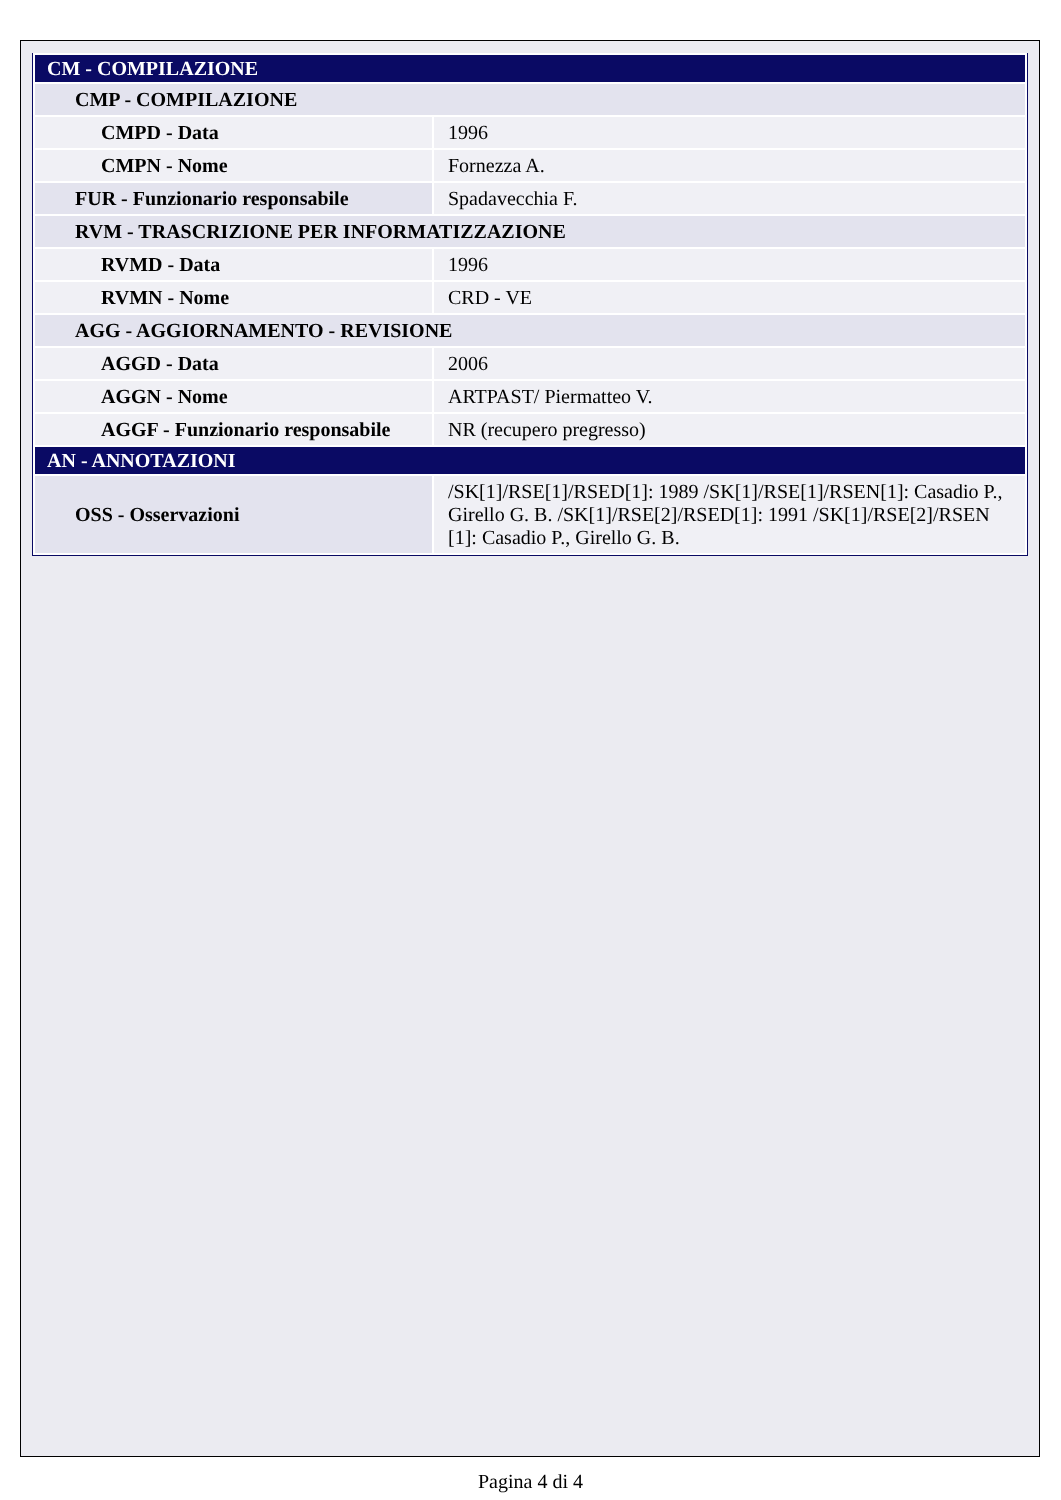| CM - COMPILAZIONE | |
| CMP - COMPILAZIONE | |
| CMPD - Data | 1996 |
| CMPN - Nome | Fornezza A. |
| FUR - Funzionario responsabile | Spadavecchia F. |
| RVM - TRASCRIZIONE PER INFORMATIZZAZIONE | |
| RVMD - Data | 1996 |
| RVMN - Nome | CRD - VE |
| AGG - AGGIORNAMENTO - REVISIONE | |
| AGGD - Data | 2006 |
| AGGN - Nome | ARTPAST/ Piermatteo V. |
| AGGF - Funzionario responsabile | NR (recupero pregresso) |
| AN - ANNOTAZIONI | |
| OSS - Osservazioni | /SK[1]/RSE[1]/RSED[1]: 1989 /SK[1]/RSE[1]/RSEN[1]: Casadio P., Girello G. B. /SK[1]/RSE[2]/RSED[1]: 1991 /SK[1]/RSE[2]/RSEN [1]: Casadio P., Girello G. B. |
Pagina 4 di 4